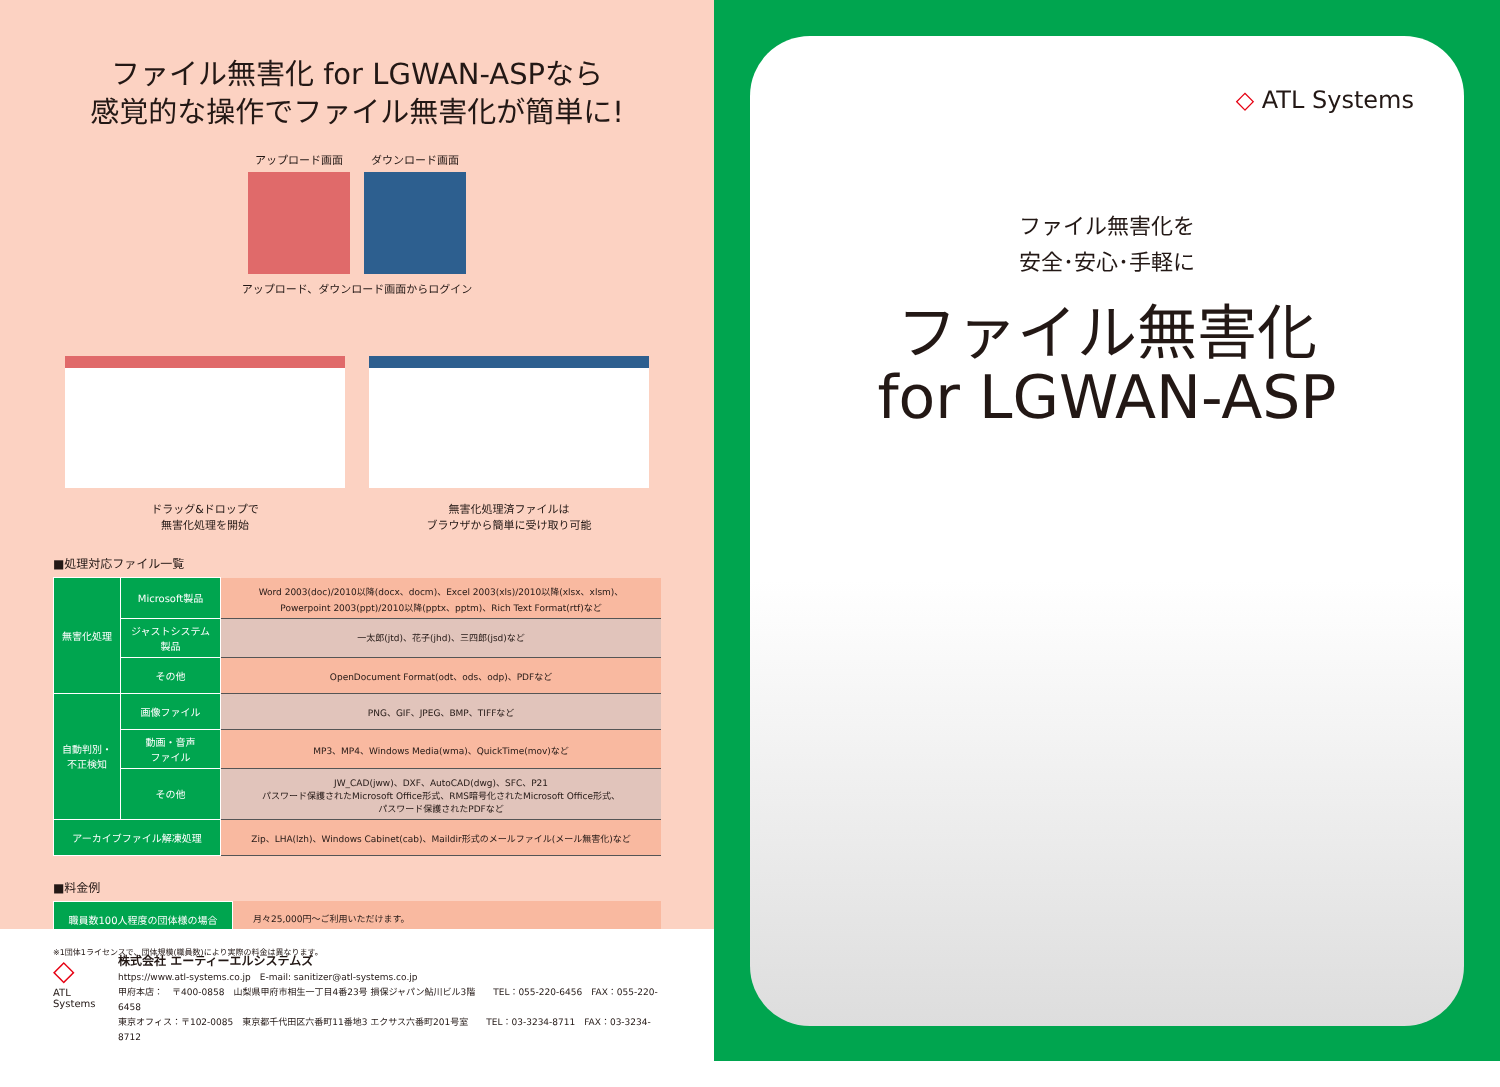ファイル無害化 for LGWAN-ASPなら
感覚的な操作でファイル無害化が簡単に!
アップロード画面 ダウンロード画面
アップロード、ダウンロード画面からログイン
ドラッグ&ドロップで
無害化処理を開始
無害化処理済ファイルは
ブラウザから簡単に受け取り可能
■処理対応ファイル一覧
| 無害化処理 | Microsoft製品 | Word 2003(doc)/2010以降(docx、docm)、Excel 2003(xls)/2010以降(xlsx、xlsm)、 Powerpoint 2003(ppt)/2010以降(pptx、pptm)、Rich Text Format(rtf)など |
| | ジャストシステム 製品 | 一太郎(jtd)、花子(jhd)、三四郎(jsd)など |
| | その他 | OpenDocument Format(odt、ods、odp)、PDFなど |
| 自動判別・ 不正検知 | 画像ファイル | PNG、GIF、JPEG、BMP、TIFFなど |
| | 動画・音声 ファイル | MP3、MP4、Windows Media(wma)、QuickTime(mov)など |
| | その他 | JW_CAD(jww)、DXF、AutoCAD(dwg)、SFC、P21 パスワード保護されたMicrosoft Office形式、RMS暗号化されたMicrosoft Office形式、 パスワード保護されたPDFなど |
| アーカイブファイル解凍処理 | | Zip、LHA(lzh)、Windows Cabinet(cab)、Maildir形式のメールファイル(メール無害化)など |
■料金例
| 職員数100人程度の団体様の場合 | 月々25,000円〜ご利用いただけます。 |
※1団体1ライセンスで、団体規模(職員数)により実際の料金は異なります。
◇
ATL Systems
株式会社 エーティーエルシステムズ
https://www.atl-systems.co.jp　E-mail: sanitizer@atl-systems.co.jp
甲府本店：　〒400-0858　山梨県甲府市相生一丁目4番23号 損保ジャパン鮎川ビル3階　　TEL：055-220-6456　FAX：055-220-6458
東京オフィス：〒102-0085　東京都千代田区六番町11番地3 エクサス六番町201号室　　TEL：03-3234-8711　FAX：03-3234-8712
◇ ATL Systems
ファイル無害化を
安全･安心･手軽に
ファイル無害化
for LGWAN-ASP